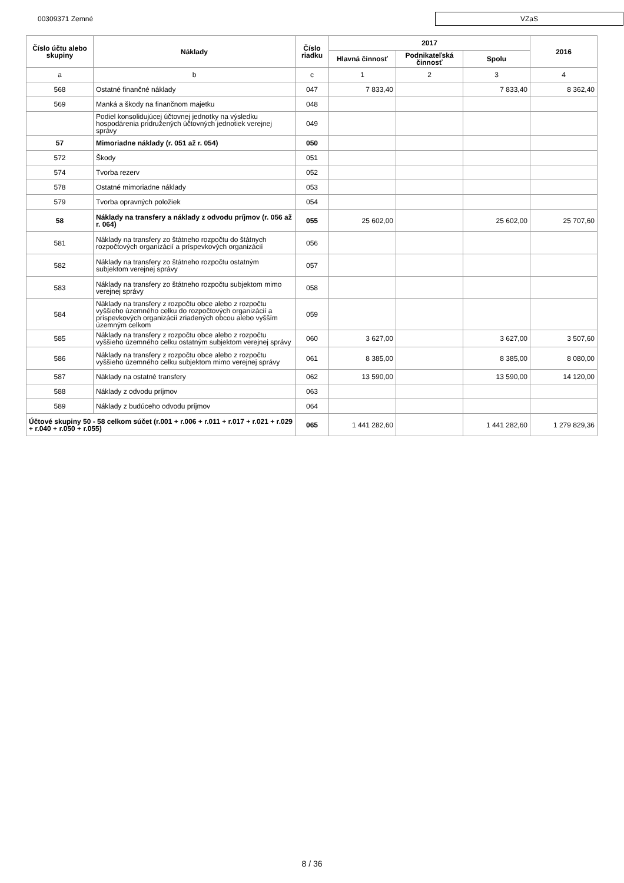00309371 Zemné
VZaS
| Číslo účtu alebo skupiny | Náklady | Číslo riadku | 2017 | | | 2016 |
| --- | --- | --- | --- | --- | --- | --- |
| | | | Hlavná činnosť | Podnikateľská činnosť | Spolu | |
| a | b | c | 1 | 2 | 3 | 4 |
| 568 | Ostatné finančné náklady | 047 | 7 833,40 | | 7 833,40 | 8 362,40 |
| 569 | Manká a škody na finančnom majetku | 048 | | | | |
| | Podiel konsolidujúcej účtovnej jednotky na výsledku hospodárenia pridružených účtovných jednotiek verejnej správy | 049 | | | | |
| 57 | Mimoriadne náklady (r. 051 až r. 054) | 050 | | | | |
| 572 | Škody | 051 | | | | |
| 574 | Tvorba rezerv | 052 | | | | |
| 578 | Ostatné mimoriadne náklady | 053 | | | | |
| 579 | Tvorba opravných položiek | 054 | | | | |
| 58 | Náklady na transfery a náklady z odvodu príjmov (r. 056 až r. 064) | 055 | 25 602,00 | | 25 602,00 | 25 707,60 |
| 581 | Náklady na transfery zo štátneho rozpočtu do štátnych rozpočtových organizácií a príspevkových organizácií | 056 | | | | |
| 582 | Náklady na transfery zo štátneho rozpočtu ostatným subjektom verejnej správy | 057 | | | | |
| 583 | Náklady na transfery zo štátneho rozpočtu subjektom mimo verejnej správy | 058 | | | | |
| 584 | Náklady na transfery z rozpočtu obce alebo z rozpočtu vyššieho územného celku do rozpočtových organizácií a príspevkových organizácií zriadených obcou alebo vyšším územným celkom | 059 | | | | |
| 585 | Náklady na transfery z rozpočtu obce alebo z rozpočtu vyššieho územného celku ostatným subjektom verejnej správy | 060 | 3 627,00 | | 3 627,00 | 3 507,60 |
| 586 | Náklady na transfery z rozpočtu obce alebo z rozpočtu vyššieho územného celku subjektom mimo verejnej správy | 061 | 8 385,00 | | 8 385,00 | 8 080,00 |
| 587 | Náklady na ostatné transfery | 062 | 13 590,00 | | 13 590,00 | 14 120,00 |
| 588 | Náklady z odvodu príjmov | 063 | | | | |
| 589 | Náklady z budúceho odvodu príjmov | 064 | | | | |
| Účtové skupiny 50 - 58 celkom súčet (r.001 + r.006 + r.011 + r.017 + r.021 + r.029 + r.040 + r.050 + r.055) | | 065 | 1 441 282,60 | | 1 441 282,60 | 1 279 829,36 |
8 / 36